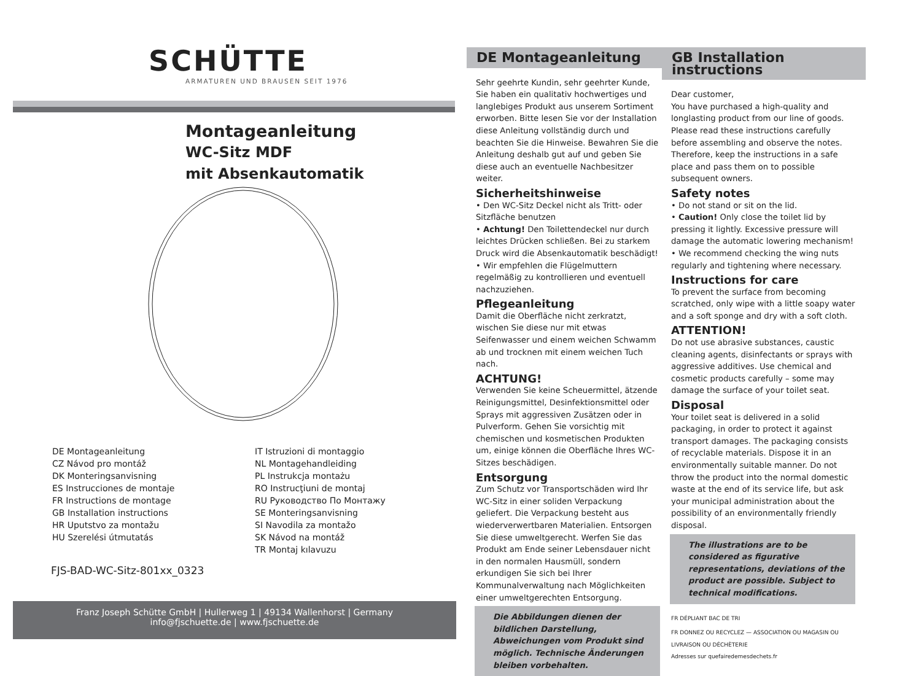SCHÜTTE
ARMATUREN UND BRAUSEN SEIT 1976
Montageanleitung
WC-Sitz MDF
mit Absenkautomatik
DE Montageanleitung
CZ Návod pro montáž
DK Monteringsanvisning
ES Instrucciones de montaje
FR Instructions de montage
GB Installation instructions
HR Uputstvo za montažu
HU Szerelési útmutatás
IT Istruzioni di montaggio
NL Montagehandleiding
PL Instrukcja montażu
RO Instrucţiuni de montaj
RU Руководство По Монтажу
SE Monteringsanvisning
SI Navodila za montažo
SK Návod na montáž
TR Montaj kılavuzu
FJS-BAD-WC-Sitz-801xx_0323
Franz Joseph Schütte GmbH | Hullerweg 1 | 49134 Wallenhorst | Germany
info@fjschuette.de | www.fjschuette.de
DE Montageanleitung
Sehr geehrte Kundin, sehr geehrter Kunde, Sie haben ein qualitativ hochwertiges und langlebiges Produkt aus unserem Sortiment erworben. Bitte lesen Sie vor der Installation diese Anleitung vollständig durch und beachten Sie die Hinweise. Bewahren Sie die Anleitung deshalb gut auf und geben Sie diese auch an eventuelle Nachbesitzer weiter.
Sicherheitshinweise
• Den WC-Sitz Deckel nicht als Tritt- oder Sitzfläche benutzen
• Achtung! Den Toilettendeckel nur durch leichtes Drücken schließen. Bei zu starkem Druck wird die Absenkautomatik beschädigt!
• Wir empfehlen die Flügelmuttern regelmäßig zu kontrollieren und eventuell nachzuziehen.
Pflegeanleitung
Damit die Oberfläche nicht zerkratzt, wischen Sie diese nur mit etwas Seifenwasser und einem weichen Schwamm ab und trocknen mit einem weichen Tuch nach.
ACHTUNG!
Verwenden Sie keine Scheuermittel, ätzende Reinigungsmittel, Desinfektionsmittel oder Sprays mit aggressiven Zusätzen oder in Pulverform. Gehen Sie vorsichtig mit chemischen und kosmetischen Produkten um, einige können die Oberfläche Ihres WC-Sitzes beschädigen.
Entsorgung
Zum Schutz vor Transportschäden wird Ihr WC-Sitz in einer soliden Verpackung geliefert. Die Verpackung besteht aus wiederverwertbaren Materialien. Entsorgen Sie diese umweltgerecht. Werfen Sie das Produkt am Ende seiner Lebensdauer nicht in den normalen Hausmüll, sondern erkundigen Sie sich bei Ihrer Kommunalverwaltung nach Möglichkeiten einer umweltgerechten Entsorgung.
Die Abbildungen dienen der bildlichen Darstellung, Abweichungen vom Produkt sind möglich. Technische Änderungen bleiben vorbehalten.
GB Installation instructions
Dear customer,
You have purchased a high-quality and longlasting product from our line of goods. Please read these instructions carefully before assembling and observe the notes. Therefore, keep the instructions in a safe place and pass them on to possible subsequent owners.
Safety notes
• Do not stand or sit on the lid.
• Caution! Only close the toilet lid by pressing it lightly. Excessive pressure will damage the automatic lowering mechanism!
• We recommend checking the wing nuts regularly and tightening where necessary.
Instructions for care
To prevent the surface from becoming scratched, only wipe with a little soapy water and a soft sponge and dry with a soft cloth.
ATTENTION!
Do not use abrasive substances, caustic cleaning agents, disinfectants or sprays with aggressive additives. Use chemical and cosmetic products carefully – some may damage the surface of your toilet seat.
Disposal
Your toilet seat is delivered in a solid packaging, in order to protect it against transport damages. The packaging consists of recyclable materials. Dispose it in an environmentally suitable manner. Do not throw the product into the normal domestic waste at the end of its service life, but ask your municipal administration about the possibility of an environmentally friendly disposal.
The illustrations are to be considered as figurative representations, deviations of the product are possible. Subject to technical modifications.
FR DÉPLIANT BAC DE TRI
FR DONNEZ OU RECYCLEZ — ASSOCIATION OU MAGASIN OU LIVRAISON OU DÉCHÈTERIE
Adresses sur quefairedemesdechets.fr